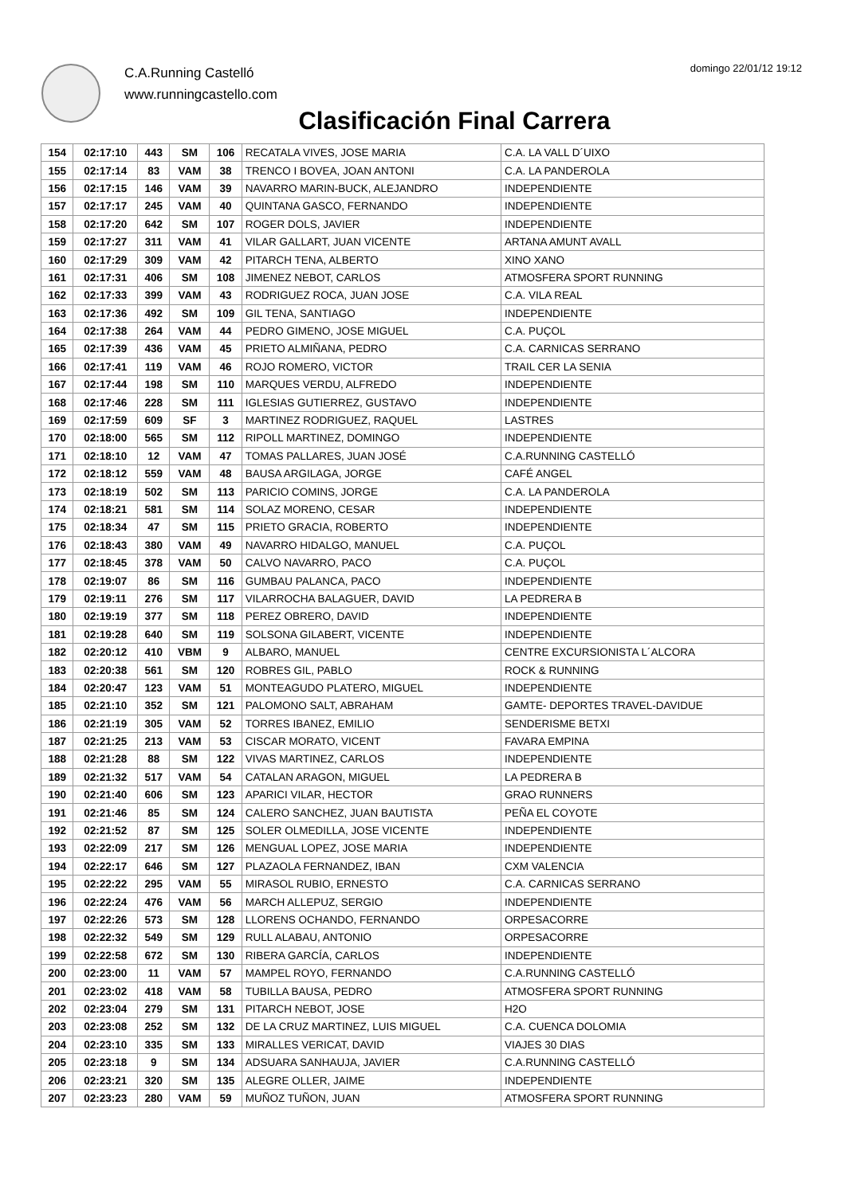C.A.Running Castelló
www.runningcastello.com
domingo 22/01/12 19:12
Clasificación Final Carrera
| 154 | 02:17:10 | 443 | SM | 106 | RECATALA VIVES, JOSE MARIA | C.A. LA VALL D´UIXO |
| 155 | 02:17:14 | 83 | VAM | 38 | TRENCO I BOVEA, JOAN ANTONI | C.A. LA PANDEROLA |
| 156 | 02:17:15 | 146 | VAM | 39 | NAVARRO MARIN-BUCK, ALEJANDRO | INDEPENDIENTE |
| 157 | 02:17:17 | 245 | VAM | 40 | QUINTANA GASCO, FERNANDO | INDEPENDIENTE |
| 158 | 02:17:20 | 642 | SM | 107 | ROGER DOLS, JAVIER | INDEPENDIENTE |
| 159 | 02:17:27 | 311 | VAM | 41 | VILAR GALLART, JUAN VICENTE | ARTANA AMUNT AVALL |
| 160 | 02:17:29 | 309 | VAM | 42 | PITARCH TENA, ALBERTO | XINO XANO |
| 161 | 02:17:31 | 406 | SM | 108 | JIMENEZ NEBOT, CARLOS | ATMOSFERA SPORT RUNNING |
| 162 | 02:17:33 | 399 | VAM | 43 | RODRIGUEZ ROCA, JUAN JOSE | C.A. VILA REAL |
| 163 | 02:17:36 | 492 | SM | 109 | GIL TENA, SANTIAGO | INDEPENDIENTE |
| 164 | 02:17:38 | 264 | VAM | 44 | PEDRO GIMENO, JOSE MIGUEL | C.A. PUÇOL |
| 165 | 02:17:39 | 436 | VAM | 45 | PRIETO ALMIÑANA, PEDRO | C.A. CARNICAS SERRANO |
| 166 | 02:17:41 | 119 | VAM | 46 | ROJO ROMERO, VICTOR | TRAIL CER LA SENIA |
| 167 | 02:17:44 | 198 | SM | 110 | MARQUES VERDU, ALFREDO | INDEPENDIENTE |
| 168 | 02:17:46 | 228 | SM | 111 | IGLESIAS GUTIERREZ, GUSTAVO | INDEPENDIENTE |
| 169 | 02:17:59 | 609 | SF | 3 | MARTINEZ RODRIGUEZ, RAQUEL | LASTRES |
| 170 | 02:18:00 | 565 | SM | 112 | RIPOLL MARTINEZ, DOMINGO | INDEPENDIENTE |
| 171 | 02:18:10 | 12 | VAM | 47 | TOMAS PALLARES, JUAN JOSÉ | C.A.RUNNING CASTELLÓ |
| 172 | 02:18:12 | 559 | VAM | 48 | BAUSA ARGILAGA, JORGE | CAFÉ ANGEL |
| 173 | 02:18:19 | 502 | SM | 113 | PARICIO COMINS, JORGE | C.A. LA PANDEROLA |
| 174 | 02:18:21 | 581 | SM | 114 | SOLAZ MORENO, CESAR | INDEPENDIENTE |
| 175 | 02:18:34 | 47 | SM | 115 | PRIETO GRACIA, ROBERTO | INDEPENDIENTE |
| 176 | 02:18:43 | 380 | VAM | 49 | NAVARRO HIDALGO, MANUEL | C.A. PUÇOL |
| 177 | 02:18:45 | 378 | VAM | 50 | CALVO NAVARRO, PACO | C.A. PUÇOL |
| 178 | 02:19:07 | 86 | SM | 116 | GUMBAU PALANCA, PACO | INDEPENDIENTE |
| 179 | 02:19:11 | 276 | SM | 117 | VILARROCHA BALAGUER, DAVID | LA PEDRERA B |
| 180 | 02:19:19 | 377 | SM | 118 | PEREZ OBRERO, DAVID | INDEPENDIENTE |
| 181 | 02:19:28 | 640 | SM | 119 | SOLSONA GILABERT, VICENTE | INDEPENDIENTE |
| 182 | 02:20:12 | 410 | VBM | 9 | ALBARO, MANUEL | CENTRE EXCURSIONISTA L´ALCORA |
| 183 | 02:20:38 | 561 | SM | 120 | ROBRES GIL, PABLO | ROCK & RUNNING |
| 184 | 02:20:47 | 123 | VAM | 51 | MONTEAGUDO PLATERO, MIGUEL | INDEPENDIENTE |
| 185 | 02:21:10 | 352 | SM | 121 | PALOMONO SALT, ABRAHAM | GAMTE- DEPORTES TRAVEL-DAVIDUE |
| 186 | 02:21:19 | 305 | VAM | 52 | TORRES IBANEZ, EMILIO | SENDERISME BETXI |
| 187 | 02:21:25 | 213 | VAM | 53 | CISCAR MORATO, VICENT | FAVARA EMPINA |
| 188 | 02:21:28 | 88 | SM | 122 | VIVAS MARTINEZ, CARLOS | INDEPENDIENTE |
| 189 | 02:21:32 | 517 | VAM | 54 | CATALAN ARAGON, MIGUEL | LA PEDRERA B |
| 190 | 02:21:40 | 606 | SM | 123 | APARICI VILAR, HECTOR | GRAO RUNNERS |
| 191 | 02:21:46 | 85 | SM | 124 | CALERO SANCHEZ, JUAN BAUTISTA | PEÑA EL COYOTE |
| 192 | 02:21:52 | 87 | SM | 125 | SOLER OLMEDILLA, JOSE VICENTE | INDEPENDIENTE |
| 193 | 02:22:09 | 217 | SM | 126 | MENGUAL LOPEZ, JOSE MARIA | INDEPENDIENTE |
| 194 | 02:22:17 | 646 | SM | 127 | PLAZAOLA FERNANDEZ, IBAN | CXM VALENCIA |
| 195 | 02:22:22 | 295 | VAM | 55 | MIRASOL RUBIO, ERNESTO | C.A. CARNICAS SERRANO |
| 196 | 02:22:24 | 476 | VAM | 56 | MARCH ALLEPUZ, SERGIO | INDEPENDIENTE |
| 197 | 02:22:26 | 573 | SM | 128 | LLORENS OCHANDO, FERNANDO | ORPESACORRE |
| 198 | 02:22:32 | 549 | SM | 129 | RULL ALABAU, ANTONIO | ORPESACORRE |
| 199 | 02:22:58 | 672 | SM | 130 | RIBERA GARCÍA, CARLOS | INDEPENDIENTE |
| 200 | 02:23:00 | 11 | VAM | 57 | MAMPEL ROYO, FERNANDO | C.A.RUNNING CASTELLÓ |
| 201 | 02:23:02 | 418 | VAM | 58 | TUBILLA BAUSA, PEDRO | ATMOSFERA SPORT RUNNING |
| 202 | 02:23:04 | 279 | SM | 131 | PITARCH NEBOT, JOSE | H2O |
| 203 | 02:23:08 | 252 | SM | 132 | DE LA CRUZ MARTINEZ, LUIS MIGUEL | C.A. CUENCA DOLOMIA |
| 204 | 02:23:10 | 335 | SM | 133 | MIRALLES VERICAT, DAVID | VIAJES 30 DIAS |
| 205 | 02:23:18 | 9 | SM | 134 | ADSUARA SANHAUJA, JAVIER | C.A.RUNNING CASTELLÓ |
| 206 | 02:23:21 | 320 | SM | 135 | ALEGRE OLLER, JAIME | INDEPENDIENTE |
| 207 | 02:23:23 | 280 | VAM | 59 | MUÑOZ TUÑON, JUAN | ATMOSFERA SPORT RUNNING |